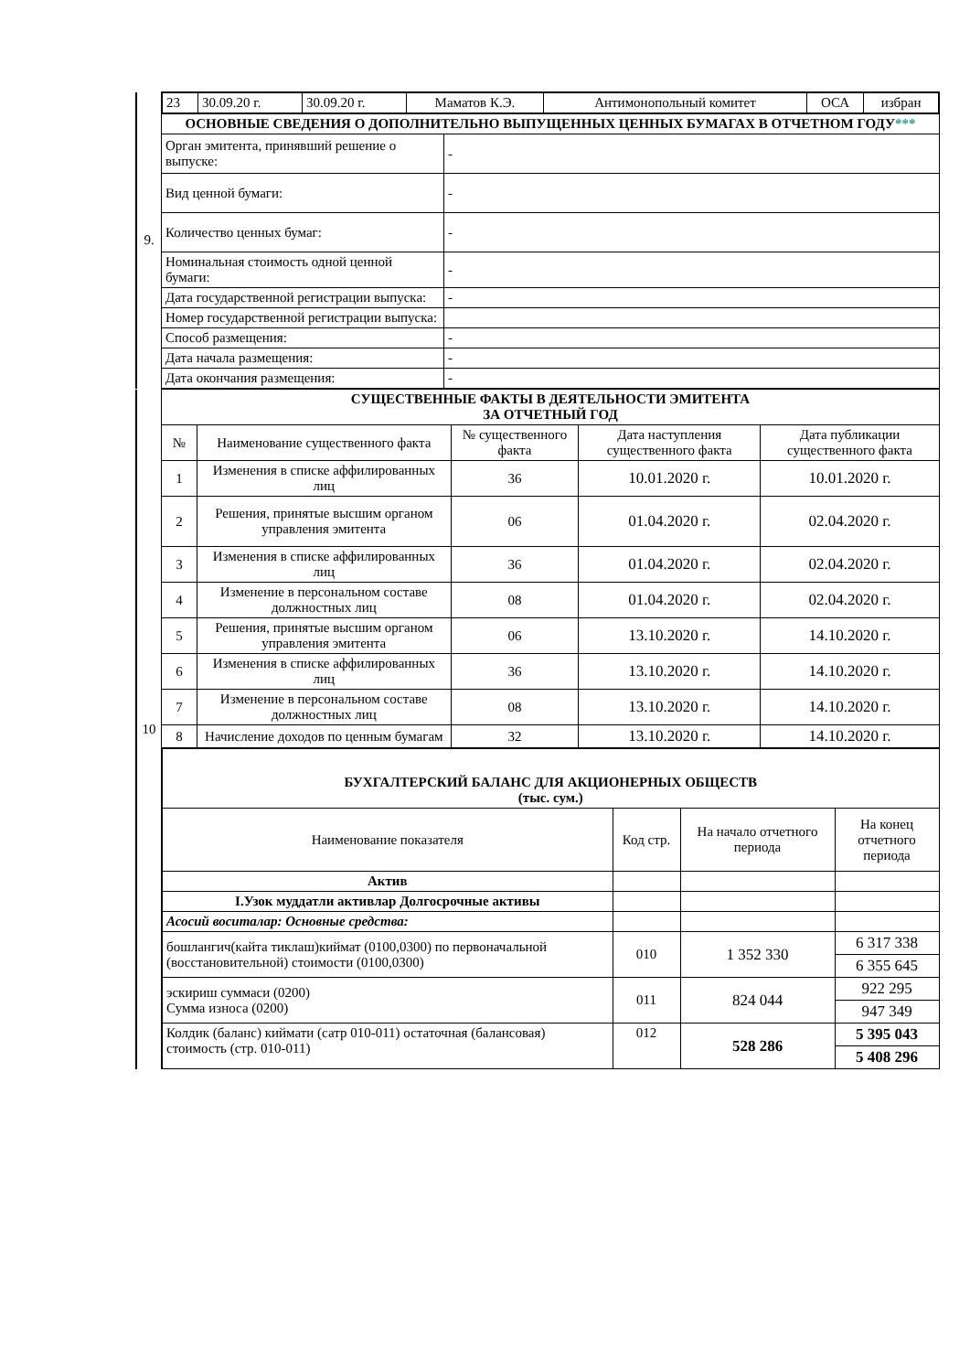| 9. | / 23 / 30.09.20 г. / 30.09.20 г. / Маматов К.Э. / Антимонопольный комитет / ОСА / избран / | |
| | ОСНОВНЫЕ СВЕДЕНИЯ О ДОПОЛНИТЕЛЬНО ВЫПУЩЕННЫХ ЦЕННЫХ БУМАГАХ В ОТЧЕТНОМ ГОДУ *** | |
| | Орган эмитента, принявший решение о выпуске: | - |
| | Вид ценной бумаги: | - |
| | Количество ценных бумаг: | - |
| | Номинальная стоимость одной ценной бумаги: | - |
| | Дата государственной регистрации выпуска: | - |
| | Номер государственной регистрации выпуска: | |
| | Способ размещения: | - |
| | Дата начала размещения: | - |
| | Дата окончания размещения: | - |
| 10 | СУЩЕСТВЕННЫЕ ФАКТЫ В ДЕЯТЕЛЬНОСТИ ЭМИТЕНТА ЗА ОТЧЕТНЫЙ ГОД | | | | |
| | № | Наименование существенного факта | № существенного факта | Дата наступления существенного факта | Дата публикации существенного факта |
| | 1 | Изменения в списке аффилированных лиц | 36 | 10.01.2020 г. | 10.01.2020 г. |
| | 2 | Решения, принятые высшим органом управления эмитента | 06 | 01.04.2020 г. | 02.04.2020 г. |
| | 3 | Изменения в списке аффилированных лиц | 36 | 01.04.2020 г. | 02.04.2020 г. |
| | 4 | Изменение в персональном составе должностных лиц | 08 | 01.04.2020 г. | 02.04.2020 г. |
| | 5 | Решения, принятые высшим органом управления эмитента | 06 | 13.10.2020 г. | 14.10.2020 г. |
| | 6 | Изменения в списке аффилированных лиц | 36 | 13.10.2020 г. | 14.10.2020 г. |
| | 7 | Изменение в персональном составе должностных лиц | 08 | 13.10.2020 г. | 14.10.2020 г. |
| | 8 | Начисление доходов по ценным бумагам | 32 | 13.10.2020 г. | 14.10.2020 г. |
| | / БУХГАЛТЕРСКИЙ БАЛАНС ДЛЯ АКЦИОНЕРНЫХ ОБЩЕСТВ (тыс. сум.) / / / / / Наименование показателя / Код стр. / На начало отчетного периода / На конец отчетного периода / / Актив / / / / / I.Узок муддатли активлар Долгосрочные активы / / / / / Асосий воситалар: Основные средства: / / / / / бошлангич(кайта тиклаш)киймат (0100,0300) по первоначальной (восстановительной) стоимости (0100,0300) / 010 / 1 352 330 / 6 317 338 / / / / / 6 355 645 / / эскириш суммаси (0200) Сумма износа (0200) / 011 / 824 044 / 922 295 / / / / / 947 349 / / Колдик (баланс) киймати (сатр 010-011) остаточная (балансовая) стоимость (стр. 010-011) / 012 / 528 286 / 5 395 043 / / / / / 5 408 296 / | | | | |